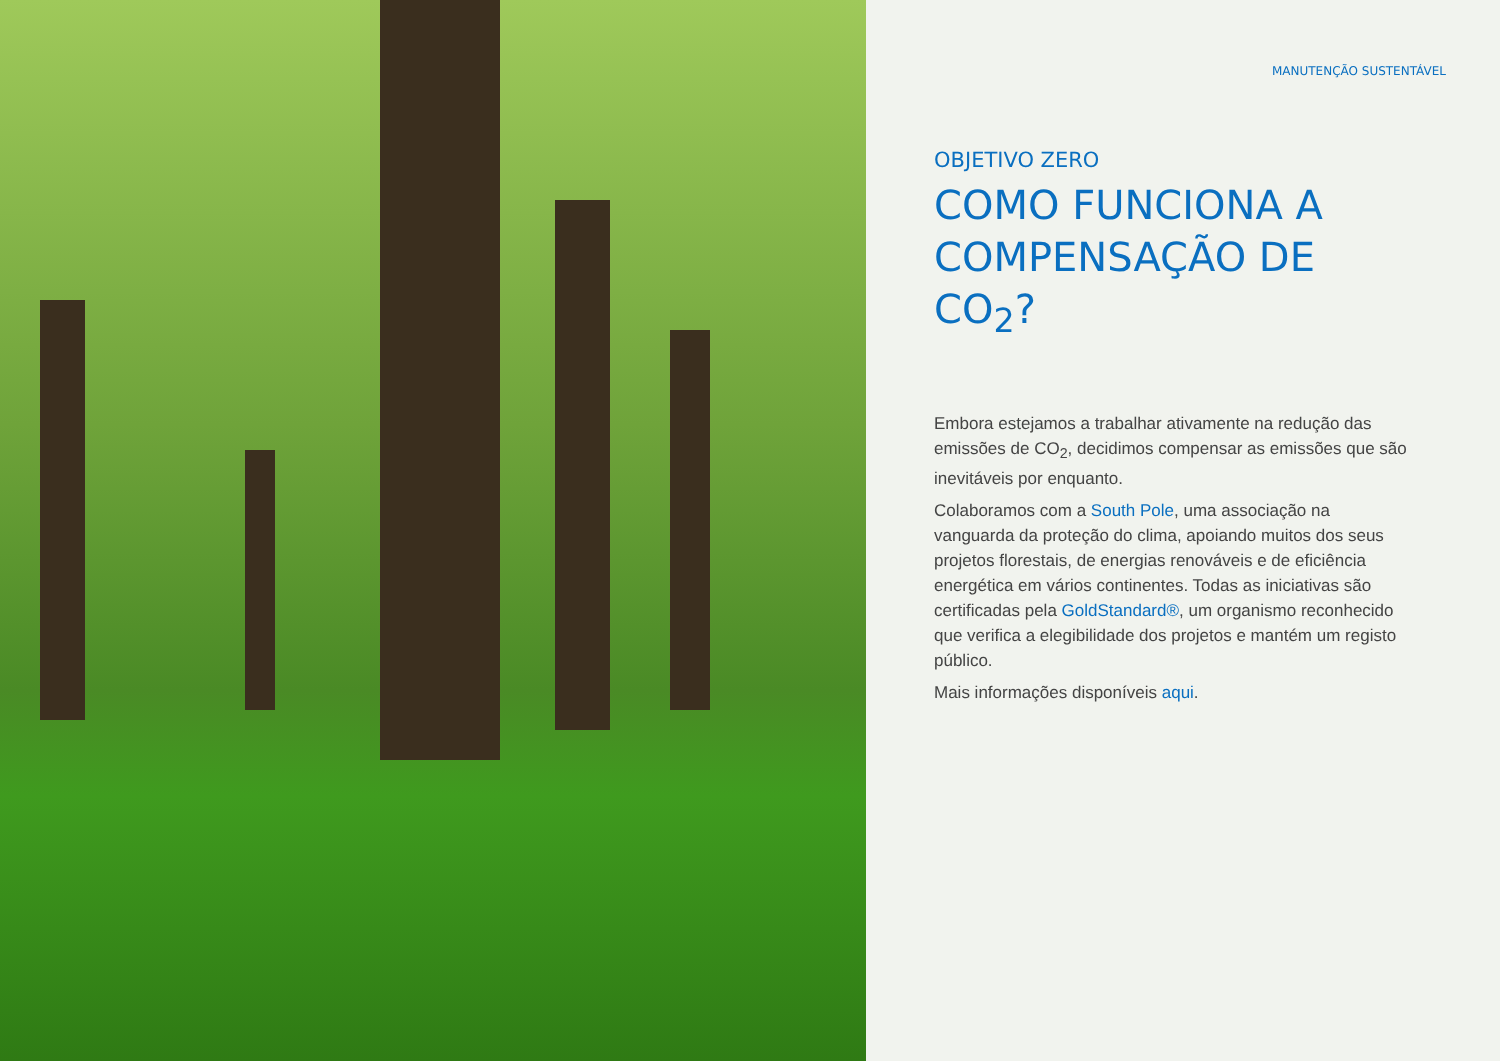MANUTENÇÃO SUSTENTÁVEL
OBJETIVO ZERO
COMO FUNCIONA A COMPENSAÇÃO DE CO<sub>2</sub>?
Embora estejamos a trabalhar ativamente na redução das emissões de CO<sub>2</sub>, decidimos compensar as emissões que são inevitáveis por enquanto.
Colaboramos com a South Pole, uma associação na vanguarda da proteção do clima, apoiando muitos dos seus projetos florestais, de energias renováveis e de eficiência energética em vários continentes. Todas as iniciativas são certificadas pela GoldStandard®, um organismo reconhecido que verifica a elegibilidade dos projetos e mantém um registo público.
Mais informações disponíveis aqui.